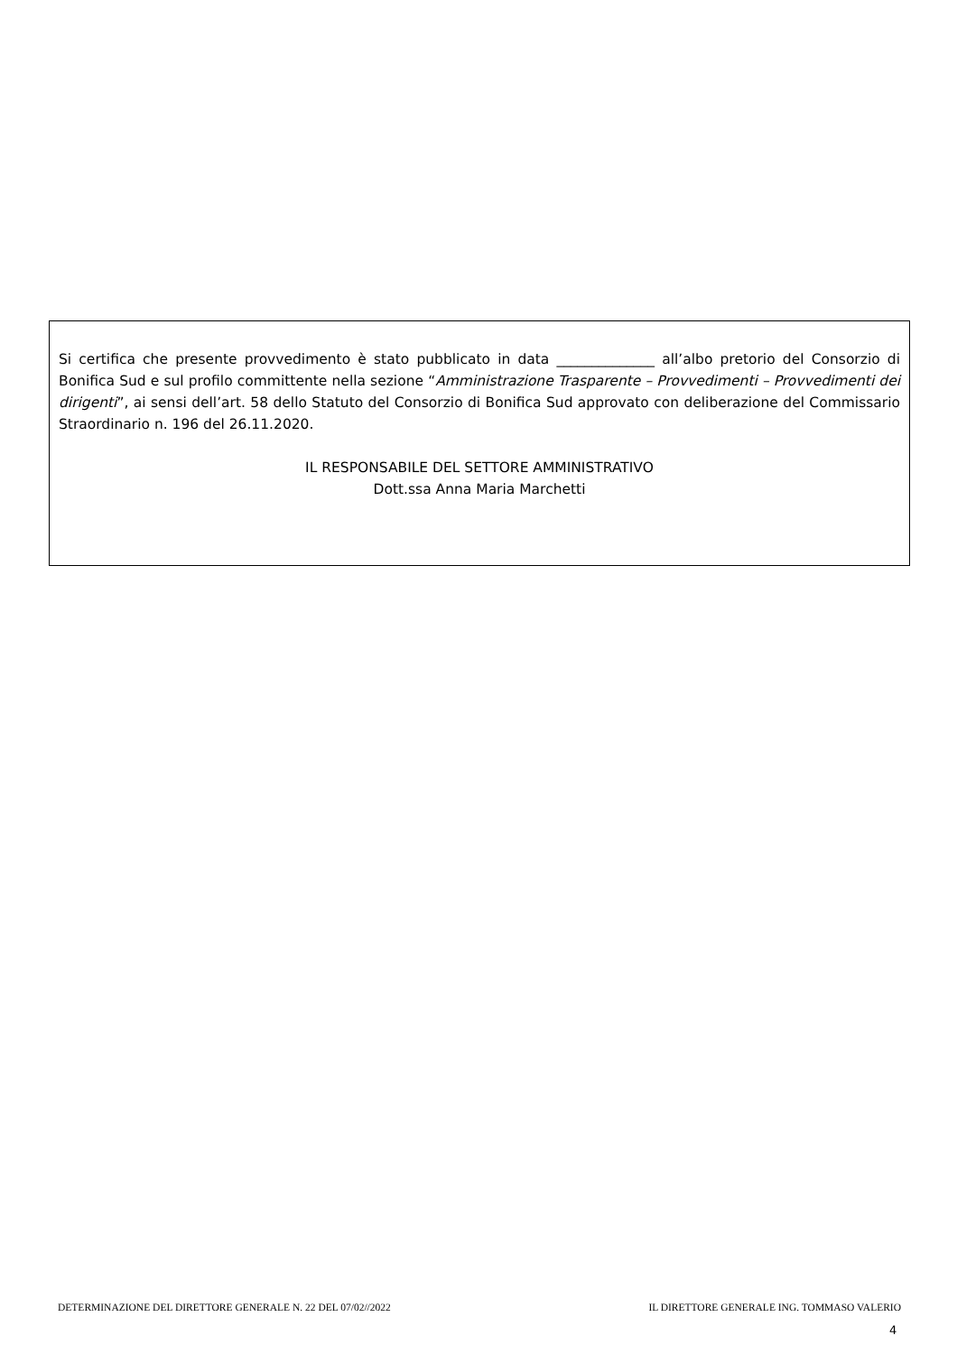Si certifica che presente provvedimento è stato pubblicato in data ______________ all’albo pretorio del Consorzio di Bonifica Sud e sul profilo committente nella sezione “Amministrazione Trasparente – Provvedimenti – Provvedimenti dei dirigenti”, ai sensi dell’art. 58 dello Statuto del Consorzio di Bonifica Sud approvato con deliberazione del Commissario Straordinario n. 196 del 26.11.2020.
IL RESPONSABILE DEL SETTORE AMMINISTRATIVO
Dott.ssa Anna Maria Marchetti
DETERMINAZIONE DEL DIRETTORE GENERALE N. 22 DEL 07/02//2022 IL DIRETTORE GENERALE ING. TOMMASO VALERIO
4